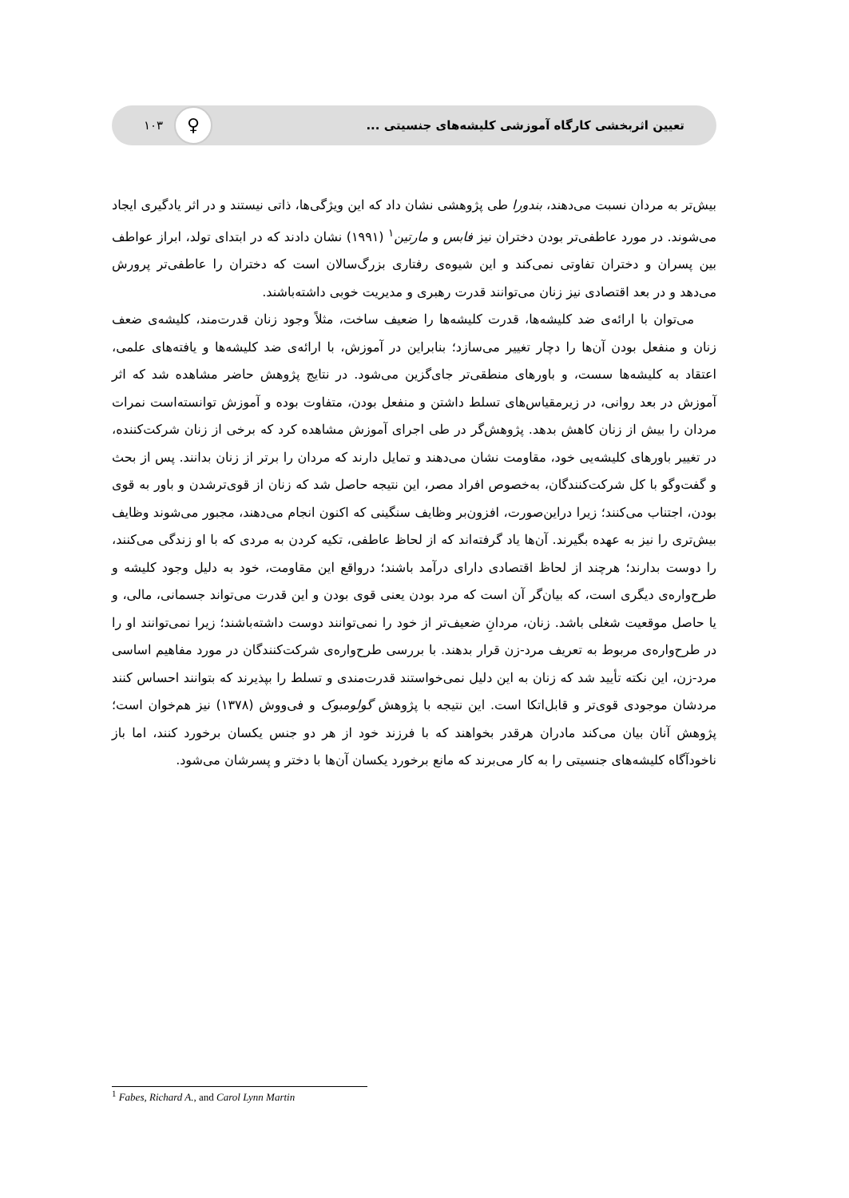تعیین اثربخشی کارگاه آموزشی کلیشه‌های جنسیتی ... ♀ ۱۰۳
بیش‌تر به مردان نسبت می‌دهند، بندورا طی پژوهشی نشان داد که این ویژگی‌ها، ذاتی نیستند و در اثر یادگیری ایجاد می‌شوند. در مورد عاطفی‌تر بودن دختران نیز فابس و مارتین<sup>۱</sup> (۱۹۹۱) نشان دادند که در ابتدای تولد، ابراز عواطف بین پسران و دختران تفاوتی نمی‌کند و این شیوه‌ی رفتاری بزرگ‌سالان است که دختران را عاطفی‌تر پرورش می‌دهد و در بعد اقتصادی نیز زنان می‌توانند قدرت رهبری و مدیریت خوبی داشته‌باشند.
می‌توان با ارائه‌ی ضد کلیشه‌ها، قدرت کلیشه‌ها را ضعیف ساخت، مثلاً وجود زنان قدرت‌مند، کلیشه‌ی ضعف زنان و منفعل بودن آن‌ها را دچار تغییر می‌سازد؛ بنابراین در آموزش، با ارائه‌ی ضد کلیشه‌ها و یافته‌های علمی، اعتقاد به کلیشه‌ها سست، و باورهای منطقی‌تر جای‌گزین می‌شود. در نتایج پژوهش حاضر مشاهده شد که اثر آموزش در بعد روانی، در زیرمقیاس‌های تسلط داشتن و منفعل بودن، متفاوت بوده و آموزش توانسته‌است نمرات مردان را بیش از زنان کاهش بدهد. پژوهش‌گر در طی اجرای آموزش مشاهده کرد که برخی از زنان شرکت‌کننده، در تغییر باورهای کلیشه‌یی خود، مقاومت نشان می‌دهند و تمایل دارند که مردان را برتر از زنان بدانند. پس از بحث و گفت‌وگو با کل شرکت‌کنندگان، به‌خصوص افراد مصر، این نتیجه حاصل شد که زنان از قوی‌ترشدن و باور به قوی بودن، اجتناب می‌کنند؛ زیرا دراین‌صورت، افزون‌بر وظایف سنگینی که اکنون انجام می‌دهند، مجبور می‌شوند وظایف بیش‌تری را نیز به عهده بگیرند. آن‌ها یاد گرفته‌اند که از لحاظ عاطفی، تکیه کردن به مردی که با او زندگی می‌کنند، را دوست بدارند؛ هرچند از لحاظ اقتصادی دارای درآمد باشند؛ درواقع این مقاومت، خود به دلیل وجود کلیشه و طرح‌واره‌ی دیگری است، که بیان‌گر آن است که مرد بودن یعنی قوی بودن و این قدرت می‌تواند جسمانی، مالی، و یا حاصل موقعیت شغلی باشد. زنان، مردانِ ضعیف‌تر از خود را نمی‌توانند دوست داشته‌باشند؛ زیرا نمی‌توانند او را در طرح‌واره‌ی مربوط به تعریف مرد-زن قرار بدهند. با بررسی طرح‌واره‌ی شرکت‌کنندگان در مورد مفاهیم اساسی مرد-زن، این نکته تأیید شد که زنان به این دلیل نمی‌خواستند قدرت‌مندی و تسلط را بپذیرند که بتوانند احساس کنند مردشان موجودی قوی‌تر و قابل‌اتکا است. این نتیجه با پژوهش گولومبوک و فی‌ووش (۱۳۷۸) نیز هم‌خوان است؛ پژوهش آنان بیان می‌کند مادران هرقدر بخواهند که با فرزند خود از هر دو جنس یکسان برخورد کنند، اما باز ناخودآگاه کلیشه‌های جنسیتی را به کار می‌برند که مانع برخورد یکسان آن‌ها با دختر و پسرشان می‌شود.
<sup>1</sup> Fabes, Richard A., and Carol Lynn Martin